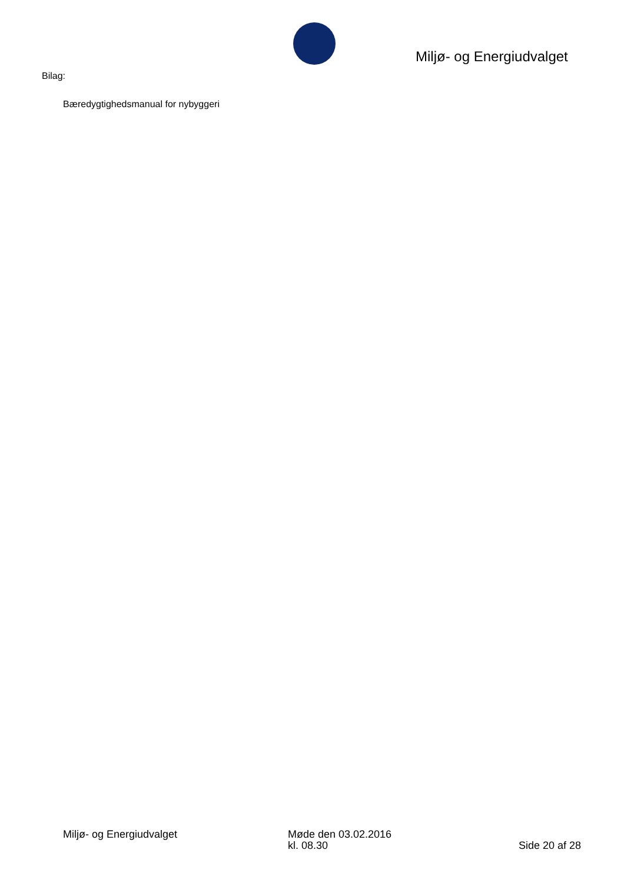Miljø- og Energiudvalget
Bilag:
Bæredygtighedsmanual for nybyggeri
Miljø- og Energiudvalget Møde den 03.02.2016
kl. 08.30
Side 20 af 28